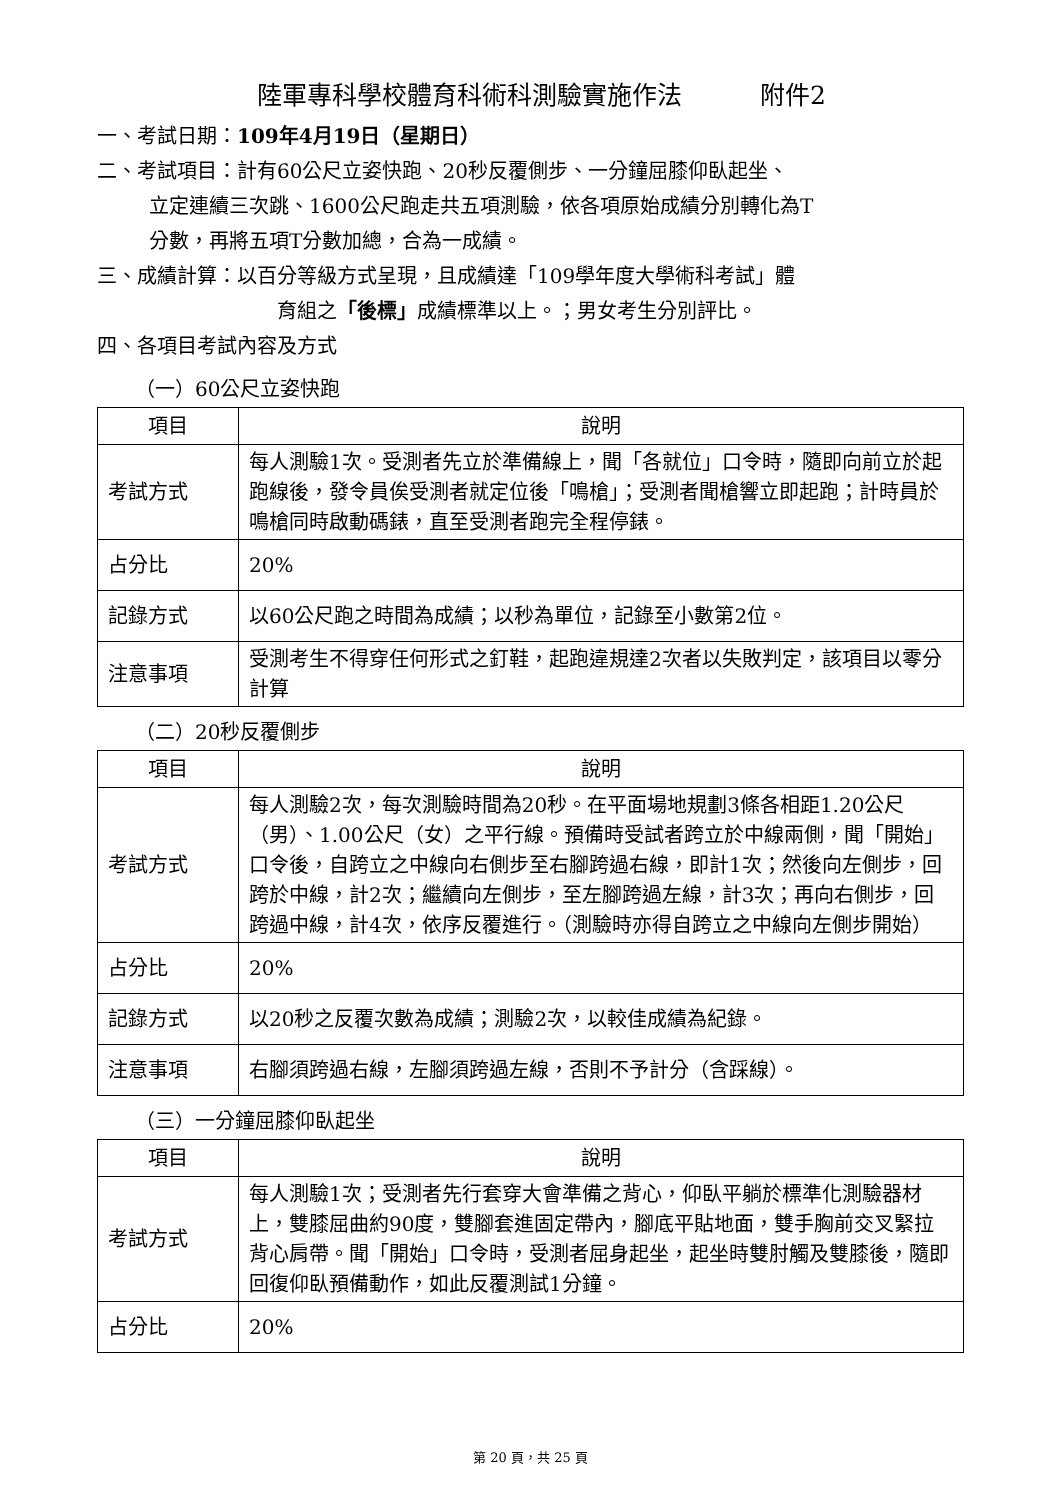陸軍專科學校體育科術科測驗實施作法 附件2
一、考試日期：109年4月19日（星期日）
二、考試項目：計有60公尺立姿快跑、20秒反覆側步、一分鐘屈膝仰臥起坐、
立定連續三次跳、1600公尺跑走共五項測驗，依各項原始成績分別轉化為T
分數，再將五項T分數加總，合為一成績。
三、成績計算：以百分等級方式呈現，且成績達「109學年度大學術科考試」體
育組之「後標」成績標準以上。；男女考生分別評比。
四、各項目考試內容及方式
（一）60公尺立姿快跑
| 項目 | 說明 |
| --- | --- |
| 考試方式 | 每人測驗1次。受測者先立於準備線上，聞「各就位」口令時，隨即向前立於起跑線後，發令員俟受測者就定位後「鳴槍」；受測者聞槍響立即起跑；計時員於鳴槍同時啟動碼錶，直至受測者跑完全程停錶。 |
| 占分比 | 20% |
| 記錄方式 | 以60公尺跑之時間為成績；以秒為單位，記錄至小數第2位。 |
| 注意事項 | 受測考生不得穿任何形式之釘鞋，起跑違規達2次者以失敗判定，該項目以零分計算 |
（二）20秒反覆側步
| 項目 | 說明 |
| --- | --- |
| 考試方式 | 每人測驗2次，每次測驗時間為20秒。在平面場地規劃3條各相距1.20公尺（男）、1.00公尺（女）之平行線。預備時受試者跨立於中線兩側，聞「開始」口令後，自跨立之中線向右側步至右腳跨過右線，即計1次；然後向左側步，回跨於中線，計2次；繼續向左側步，至左腳跨過左線，計3次；再向右側步，回跨過中線，計4次，依序反覆進行。（測驗時亦得自跨立之中線向左側步開始） |
| 占分比 | 20% |
| 記錄方式 | 以20秒之反覆次數為成績；測驗2次，以較佳成績為紀錄。 |
| 注意事項 | 右腳須跨過右線，左腳須跨過左線，否則不予計分（含踩線）。 |
（三）一分鐘屈膝仰臥起坐
| 項目 | 說明 |
| --- | --- |
| 考試方式 | 每人測驗1次；受測者先行套穿大會準備之背心，仰臥平躺於標準化測驗器材上，雙膝屈曲約90度，雙腳套進固定帶內，腳底平貼地面，雙手胸前交叉緊拉背心肩帶。聞「開始」口令時，受測者屈身起坐，起坐時雙肘觸及雙膝後，隨即回復仰臥預備動作，如此反覆測試1分鐘。 |
| 占分比 | 20% |
第 20 頁，共 25 頁